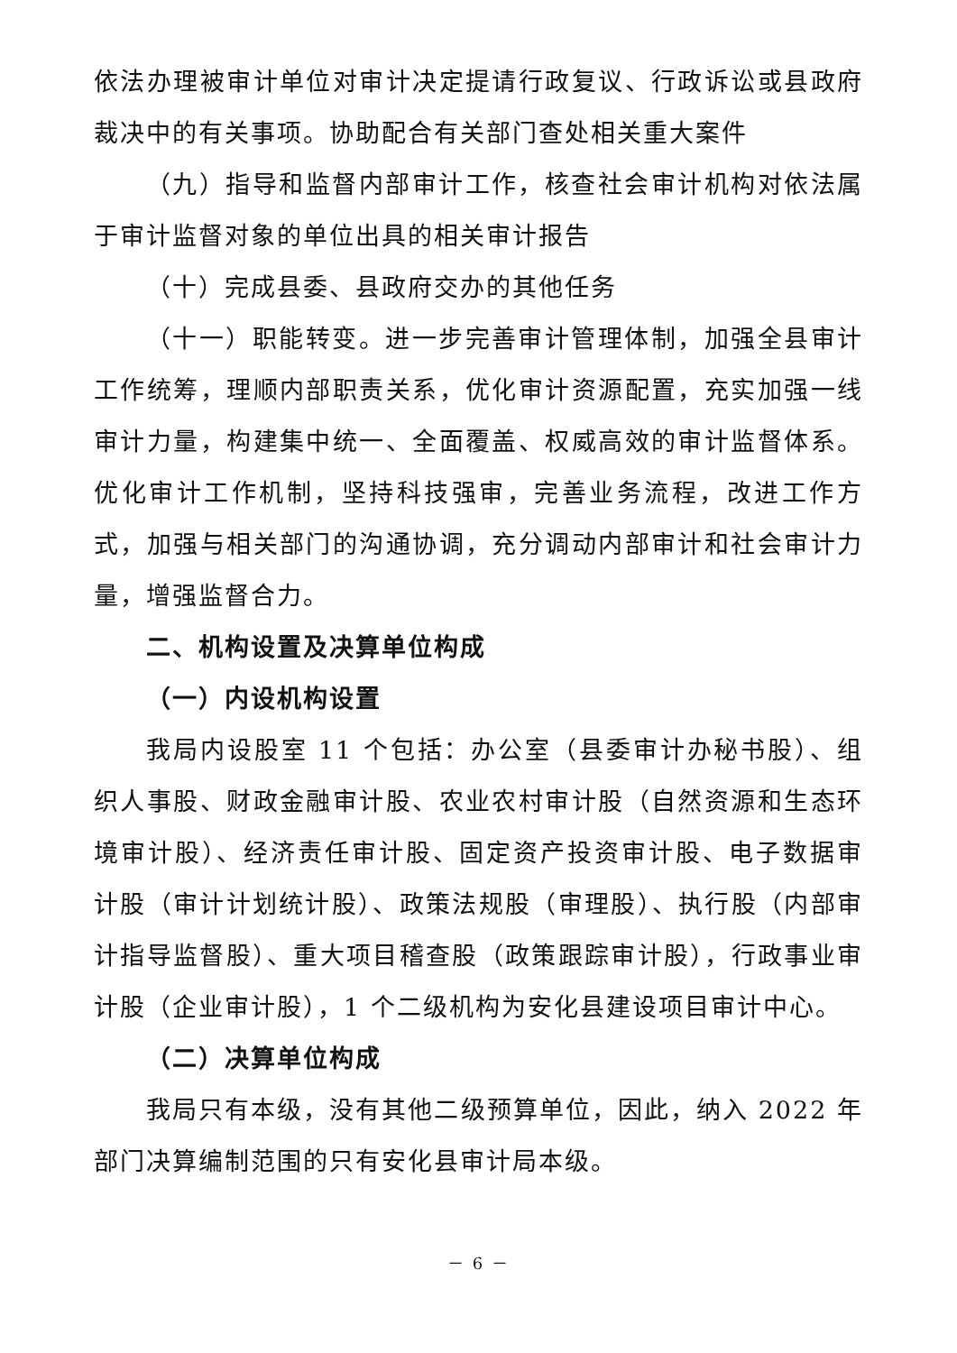依法办理被审计单位对审计决定提请行政复议、行政诉讼或县政府裁决中的有关事项。协助配合有关部门查处相关重大案件
（九）指导和监督内部审计工作，核查社会审计机构对依法属于审计监督对象的单位出具的相关审计报告
（十）完成县委、县政府交办的其他任务
（十一）职能转变。进一步完善审计管理体制，加强全县审计工作统筹，理顺内部职责关系，优化审计资源配置，充实加强一线审计力量，构建集中统一、全面覆盖、权威高效的审计监督体系。优化审计工作机制，坚持科技强审，完善业务流程，改进工作方式，加强与相关部门的沟通协调，充分调动内部审计和社会审计力量，增强监督合力。
二、机构设置及决算单位构成
（一）内设机构设置
我局内设股室 11 个包括：办公室（县委审计办秘书股）、组织人事股、财政金融审计股、农业农村审计股（自然资源和生态环境审计股）、经济责任审计股、固定资产投资审计股、电子数据审计股（审计计划统计股）、政策法规股（审理股）、执行股（内部审计指导监督股）、重大项目稽查股（政策跟踪审计股），行政事业审计股（企业审计股），1 个二级机构为安化县建设项目审计中心。
（二）决算单位构成
我局只有本级，没有其他二级预算单位，因此，纳入 2022 年部门决算编制范围的只有安化县审计局本级。
－ 6 －